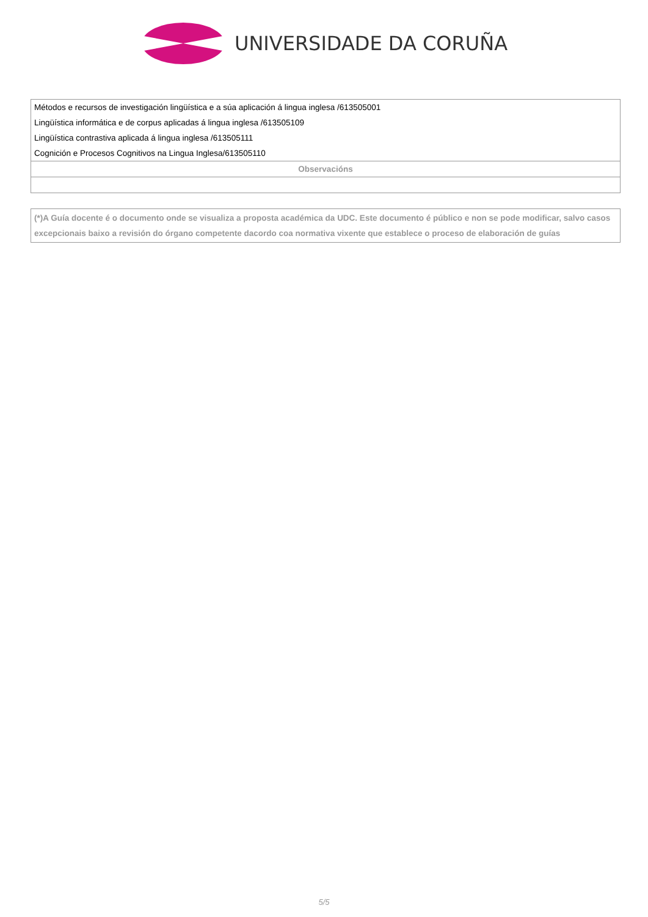UNIVERSIDADE DA CORUÑA
| Métodos e recursos de investigación lingüística e a súa aplicación á lingua inglesa /613505001 |
| Lingüística informática e de corpus aplicadas á lingua inglesa /613505109 |
| Lingüística contrastiva aplicada á lingua inglesa /613505111 |
| Cognición e Procesos Cognitivos na Lingua Inglesa/613505110 |
| Observacións |
(*)A Guía docente é o documento onde se visualiza a proposta académica da UDC. Este documento é público e non se pode modificar, salvo casos excepcionais baixo a revisión do órgano competente dacordo coa normativa vixente que establece o proceso de elaboración de guías
5/5